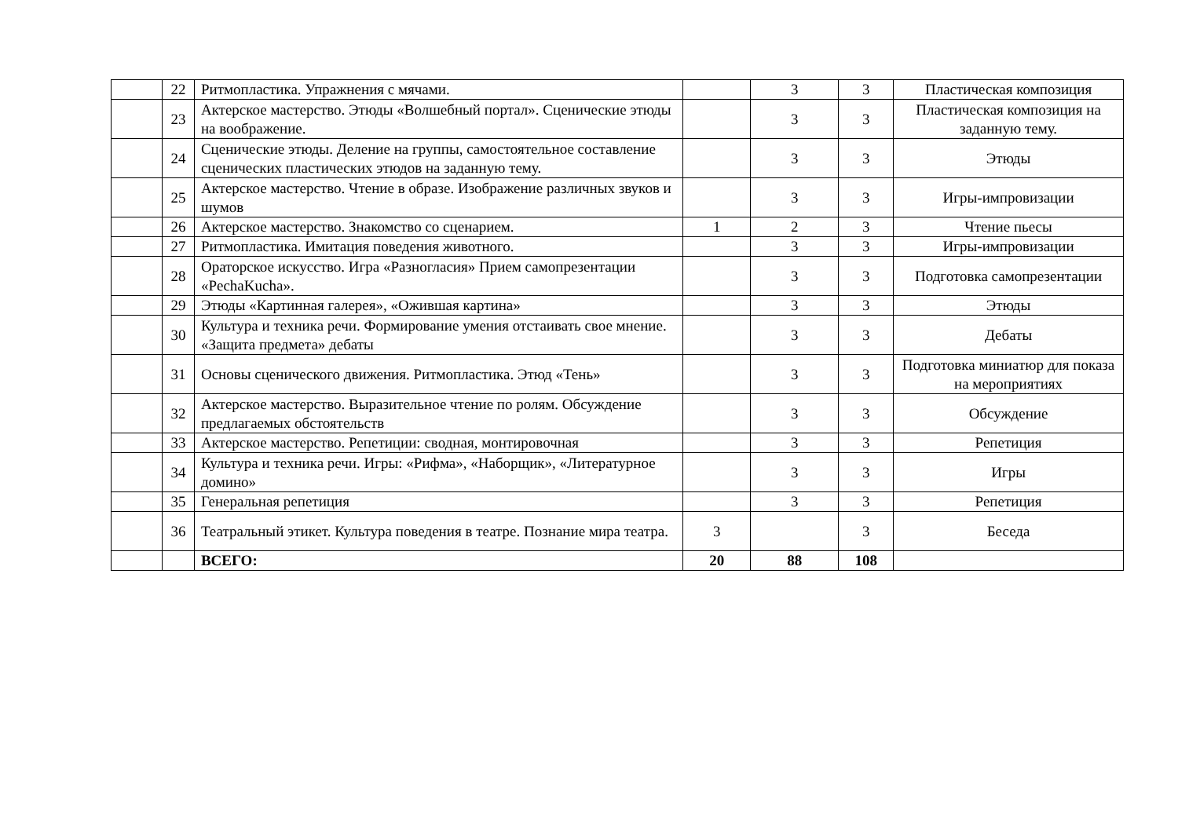| | 22 | Ритмопластика. Упражнения с мячами. | | 3 | 3 | Пластическая композиция |
| | 23 | Актерское мастерство. Этюды «Волшебный портал». Сценические этюды на воображение. | | 3 | 3 | Пластическая композиция на заданную тему. |
| | 24 | Сценические этюды. Деление на группы, самостоятельное составление сценических пластических этюдов на заданную тему. | | 3 | 3 | Этюды |
| | 25 | Актерское мастерство. Чтение в образе. Изображение различных звуков и шумов | | 3 | 3 | Игры-импровизации |
| | 26 | Актерское мастерство. Знакомство со сценарием. | 1 | 2 | 3 | Чтение пьесы |
| | 27 | Ритмопластика. Имитация поведения животного. | | 3 | 3 | Игры-импровизации |
| | 28 | Ораторское искусство. Игра «Разногласия» Прием самопрезентации «PechaKucha». | | 3 | 3 | Подготовка самопрезентации |
| | 29 | Этюды «Картинная галерея», «Ожившая картина» | | 3 | 3 | Этюды |
| | 30 | Культура и техника речи. Формирование умения отстаивать свое мнение. «Защита предмета» дебаты | | 3 | 3 | Дебаты |
| | 31 | Основы сценического движения. Ритмопластика. Этюд «Тень» | | 3 | 3 | Подготовка миниатюр для показа на мероприятиях |
| | 32 | Актерское мастерство. Выразительное чтение по ролям. Обсуждение предлагаемых обстоятельств | | 3 | 3 | Обсуждение |
| | 33 | Актерское мастерство. Репетиции: сводная, монтировочная | | 3 | 3 | Репетиция |
| | 34 | Культура и техника речи. Игры: «Рифма», «Наборщик», «Литературное домино» | | 3 | 3 | Игры |
| | 35 | Генеральная репетиция | | 3 | 3 | Репетиция |
| | 36 | Театральный этикет. Культура поведения в театре. Познание мира театра. | 3 | | 3 | Беседа |
| | | ВСЕГО: | 20 | 88 | 108 | |